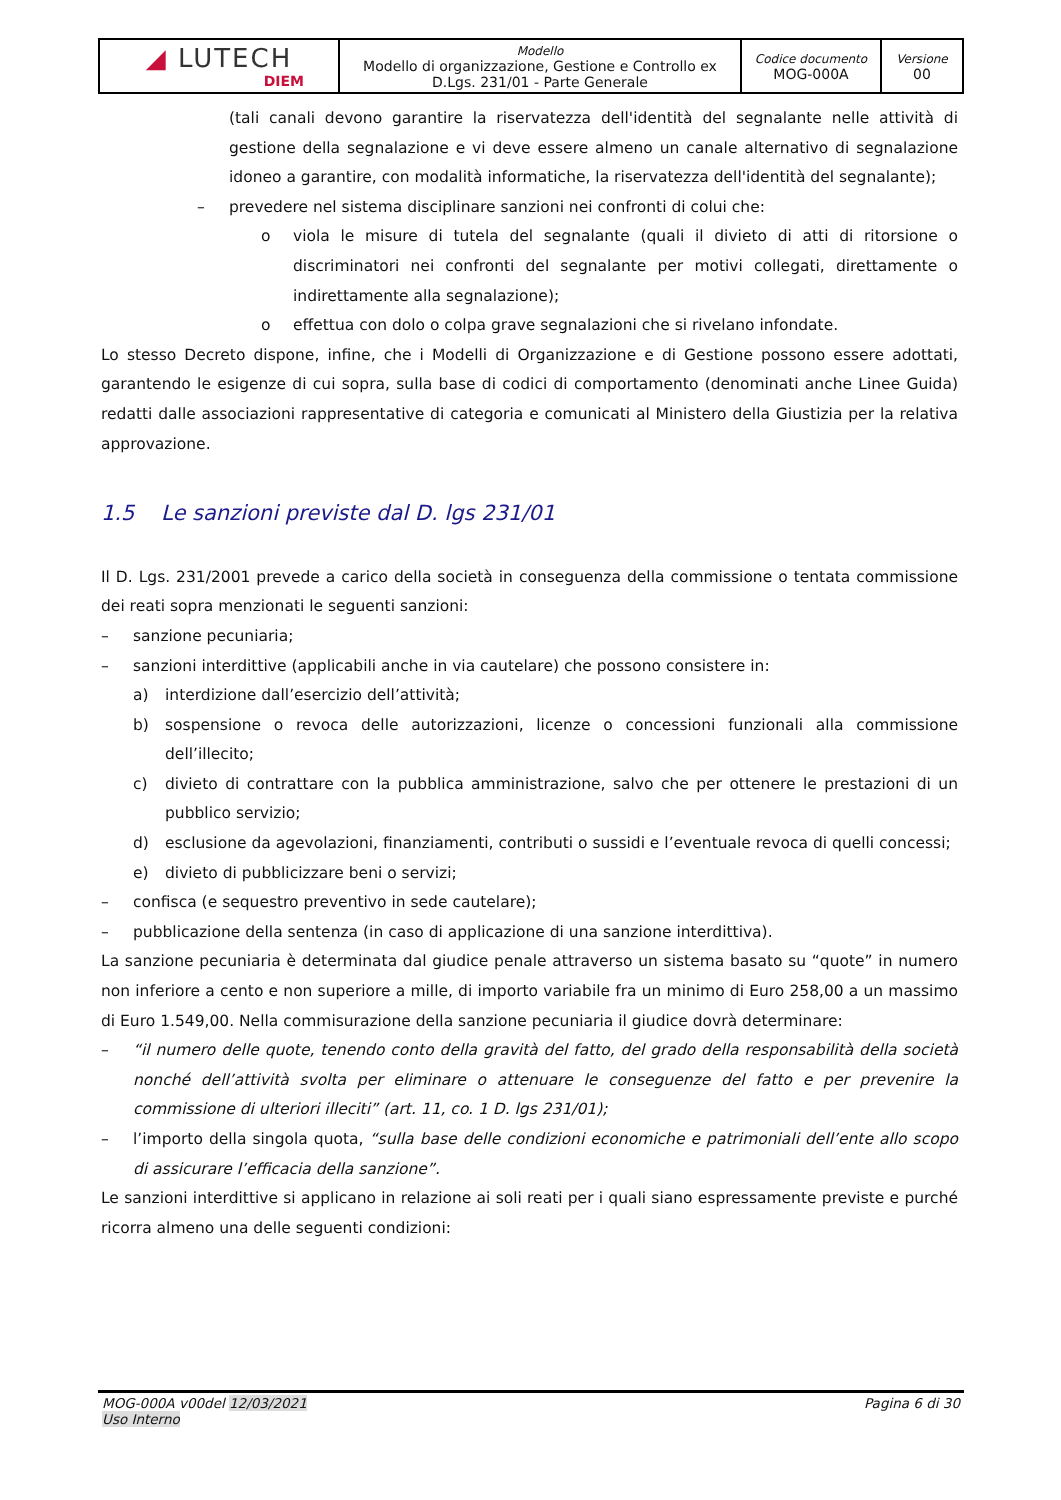| ◢ LUTECH DIEM | Modello Modello di organizzazione, Gestione e Controllo ex D.Lgs. 231/01 - Parte Generale | Codice documento MOG-000A | Versione 00 |
(tali canali devono garantire la riservatezza dell'identità del segnalante nelle attività di gestione della segnalazione e vi deve essere almeno un canale alternativo di segnalazione idoneo a garantire, con modalità informatiche, la riservatezza dell'identità del segnalante);
– prevedere nel sistema disciplinare sanzioni nei confronti di colui che:
o viola le misure di tutela del segnalante (quali il divieto di atti di ritorsione o discriminatori nei confronti del segnalante per motivi collegati, direttamente o indirettamente alla segnalazione);
o effettua con dolo o colpa grave segnalazioni che si rivelano infondate.
Lo stesso Decreto dispone, infine, che i Modelli di Organizzazione e di Gestione possono essere adottati, garantendo le esigenze di cui sopra, sulla base di codici di comportamento (denominati anche Linee Guida) redatti dalle associazioni rappresentative di categoria e comunicati al Ministero della Giustizia per la relativa approvazione.
1.5 Le sanzioni previste dal D. lgs 231/01
Il D. Lgs. 231/2001 prevede a carico della società in conseguenza della commissione o tentata commissione dei reati sopra menzionati le seguenti sanzioni:
– sanzione pecuniaria;
– sanzioni interdittive (applicabili anche in via cautelare) che possono consistere in:
a) interdizione dall’esercizio dell’attività;
b) sospensione o revoca delle autorizzazioni, licenze o concessioni funzionali alla commissione dell’illecito;
c) divieto di contrattare con la pubblica amministrazione, salvo che per ottenere le prestazioni di un pubblico servizio;
d) esclusione da agevolazioni, finanziamenti, contributi o sussidi e l’eventuale revoca di quelli concessi;
e) divieto di pubblicizzare beni o servizi;
– confisca (e sequestro preventivo in sede cautelare);
– pubblicazione della sentenza (in caso di applicazione di una sanzione interdittiva).
La sanzione pecuniaria è determinata dal giudice penale attraverso un sistema basato su “quote” in numero non inferiore a cento e non superiore a mille, di importo variabile fra un minimo di Euro 258,00 a un massimo di Euro 1.549,00. Nella commisurazione della sanzione pecuniaria il giudice dovrà determinare:
– “il numero delle quote, tenendo conto della gravità del fatto, del grado della responsabilità della società nonché dell’attività svolta per eliminare o attenuare le conseguenze del fatto e per prevenire la commissione di ulteriori illeciti” (art. 11, co. 1 D. lgs 231/01);
– l’importo della singola quota, “sulla base delle condizioni economiche e patrimoniali dell’ente allo scopo di assicurare l’efficacia della sanzione”.
Le sanzioni interdittive si applicano in relazione ai soli reati per i quali siano espressamente previste e purché ricorra almeno una delle seguenti condizioni:
MOG-000A v00del 12/03/2021
Uso Interno Pagina 6 di 30